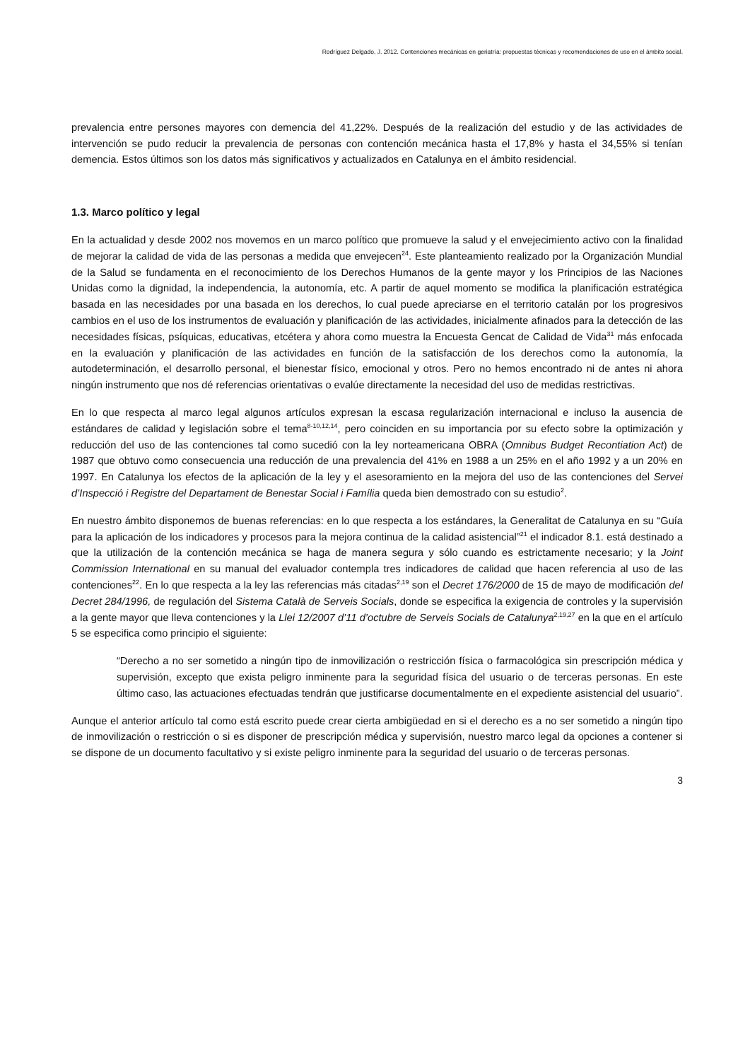Rodríguez Delgado, J. 2012. Contenciones mecánicas en geriatría: propuestas técnicas y recomendaciones de uso en el ámbito social.
prevalencia entre persones mayores con demencia del 41,22%. Después de la realización del estudio y de las actividades de intervención se pudo reducir la prevalencia de personas con contención mecánica hasta el 17,8% y hasta el 34,55% si tenían demencia. Estos últimos son los datos más significativos y actualizados en Catalunya en el ámbito residencial.
1.3. Marco político y legal
En la actualidad y desde 2002 nos movemos en un marco político que promueve la salud y el envejecimiento activo con la finalidad de mejorar la calidad de vida de las personas a medida que envejecen<sup>24</sup>. Este planteamiento realizado por la Organización Mundial de la Salud se fundamenta en el reconocimiento de los Derechos Humanos de la gente mayor y los Principios de las Naciones Unidas como la dignidad, la independencia, la autonomía, etc. A partir de aquel momento se modifica la planificación estratégica basada en las necesidades por una basada en los derechos, lo cual puede apreciarse en el territorio catalán por los progresivos cambios en el uso de los instrumentos de evaluación y planificación de las actividades, inicialmente afinados para la detección de las necesidades físicas, psíquicas, educativas, etcétera y ahora como muestra la Encuesta Gencat de Calidad de Vida<sup>31</sup> más enfocada en la evaluación y planificación de las actividades en función de la satisfacción de los derechos como la autonomía, la autodeterminación, el desarrollo personal, el bienestar físico, emocional y otros. Pero no hemos encontrado ni de antes ni ahora ningún instrumento que nos dé referencias orientativas o evalúe directamente la necesidad del uso de medidas restrictivas.
En lo que respecta al marco legal algunos artículos expresan la escasa regularización internacional e incluso la ausencia de estándares de calidad y legislación sobre el tema<sup>8-10,12,14</sup>, pero coinciden en su importancia por su efecto sobre la optimización y reducción del uso de las contenciones tal como sucedió con la ley norteamericana OBRA (Omnibus Budget Recontiation Act) de 1987 que obtuvo como consecuencia una reducción de una prevalencia del 41% en 1988 a un 25% en el año 1992 y a un 20% en 1997. En Catalunya los efectos de la aplicación de la ley y el asesoramiento en la mejora del uso de las contenciones del Servei d’Inspecció i Registre del Departament de Benestar Social i Família queda bien demostrado con su estudio<sup>2</sup>.
En nuestro ámbito disponemos de buenas referencias: en lo que respecta a los estándares, la Generalitat de Catalunya en su “Guía para la aplicación de los indicadores y procesos para la mejora continua de la calidad asistencial”<sup>21</sup> el indicador 8.1. está destinado a que la utilización de la contención mecánica se haga de manera segura y sólo cuando es estrictamente necesario; y la Joint Commission International en su manual del evaluador contempla tres indicadores de calidad que hacen referencia al uso de las contenciones<sup>22</sup>. En lo que respecta a la ley las referencias más citadas<sup>2,19</sup> son el Decret 176/2000 de 15 de mayo de modificación del Decret 284/1996, de regulación del Sistema Català de Serveis Socials, donde se especifica la exigencia de controles y la supervisión a la gente mayor que lleva contenciones y la Llei 12/2007 d’11 d’octubre de Serveis Socials de Catalunya<sup>2,19,27</sup> en la que en el artículo 5 se especifica como principio el siguiente:
“Derecho a no ser sometido a ningún tipo de inmovilización o restricción física o farmacológica sin prescripción médica y supervisión, excepto que exista peligro inminente para la seguridad física del usuario o de terceras personas. En este último caso, las actuaciones efectuadas tendrán que justificarse documentalmente en el expediente asistencial del usuario”.
Aunque el anterior artículo tal como está escrito puede crear cierta ambigüedad en si el derecho es a no ser sometido a ningún tipo de inmovilización o restricción o si es disponer de prescripción médica y supervisión, nuestro marco legal da opciones a contener si se dispone de un documento facultativo y si existe peligro inminente para la seguridad del usuario o de terceras personas.
3